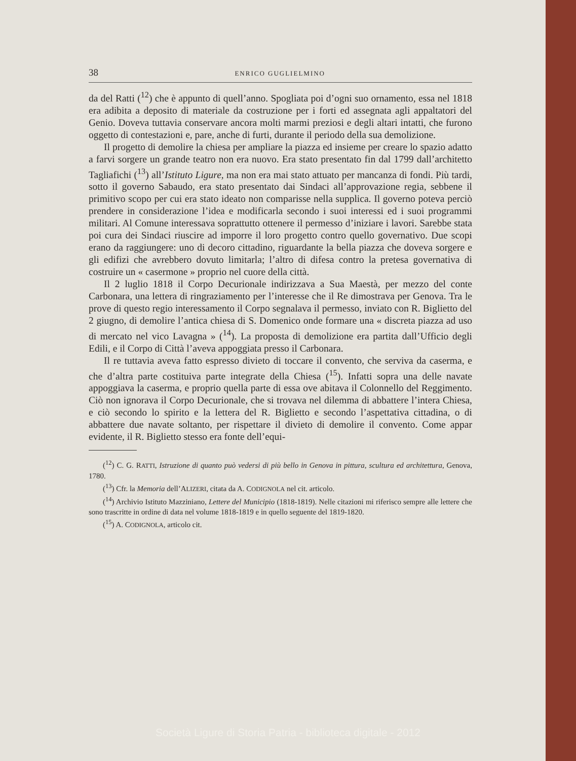38 ENRICO GUGLIELMINO
da del Ratti (<sup>12</sup>) che è appunto di quell’anno. Spogliata poi d’ogni suo ornamento, essa nel 1818 era adibita a deposito di materiale da costruzione per i forti ed assegnata agli appaltatori del Genio. Doveva tuttavia conservare ancora molti marmi preziosi e degli altari intatti, che furono oggetto di contestazioni e, pare, anche di furti, durante il periodo della sua demolizione.
Il progetto di demolire la chiesa per ampliare la piazza ed insieme per creare lo spazio adatto a farvi sorgere un grande teatro non era nuovo. Era stato presentato fin dal 1799 dall’architetto Tagliafichi (<sup>13</sup>) all’Istituto Ligure, ma non era mai stato attuato per mancanza di fondi. Più tardi, sotto il governo Sabaudo, era stato presentato dai Sindaci all’approvazione regia, sebbene il primitivo scopo per cui era stato ideato non comparisse nella supplica. Il governo poteva perciò prendere in considerazione l’idea e modificarla secondo i suoi interessi ed i suoi programmi militari. Al Comune interessava soprattutto ottenere il permesso d’iniziare i lavori. Sarebbe stata poi cura dei Sindaci riuscire ad imporre il loro progetto contro quello governativo. Due scopi erano da raggiungere: uno di decoro cittadino, riguardante la bella piazza che doveva sorgere e gli edifizi che avrebbero dovuto limitarla; l’altro di difesa contro la pretesa governativa di costruire un « casermone » proprio nel cuore della città.
Il 2 luglio 1818 il Corpo Decurionale indirizzava a Sua Maestà, per mezzo del conte Carbonara, una lettera di ringraziamento per l’interesse che il Re dimostrava per Genova. Tra le prove di questo regio interessamento il Corpo segnalava il permesso, inviato con R. Biglietto del 2 giugno, di demolire l’antica chiesa di S. Domenico onde formare una « discreta piazza ad uso di mercato nel vico Lavagna » (<sup>14</sup>). La proposta di demolizione era partita dall’Ufficio degli Edili, e il Corpo di Città l’aveva appoggiata presso il Carbonara.
Il re tuttavia aveva fatto espresso divieto di toccare il convento, che serviva da caserma, e che d’altra parte costituiva parte integrate della Chiesa (<sup>15</sup>). Infatti sopra una delle navate appoggiava la caserma, e proprio quella parte di essa ove abitava il Colonnello del Reggimento. Ciò non ignorava il Corpo Decurionale, che si trovava nel dilemma di abbattere l’intera Chiesa, e ciò secondo lo spirito e la lettera del R. Biglietto e secondo l’aspettativa cittadina, o di abbattere due navate soltanto, per rispettare il divieto di demolire il convento. Come appar evidente, il R. Biglietto stesso era fonte dell’equi-
(<sup>12</sup>) C. G. RATTI, Istruzione di quanto può vedersi di più bello in Genova in pittura, scultura ed architettura, Genova, 1780.
(<sup>13</sup>) Cfr. la Memoria dell’ALIZERI, citata da A. CODIGNOLA nel cit. articolo.
(<sup>14</sup>) Archivio Istituto Mazziniano, Lettere del Municipio (1818-1819). Nelle citazioni mi riferisco sempre alle lettere che sono trascritte in ordine di data nel volume 1818-1819 e in quello seguente del 1819-1820.
(<sup>15</sup>) A. CODIGNOLA, articolo cit.
Società Ligure di Storia Patria - biblioteca digitale - 2012